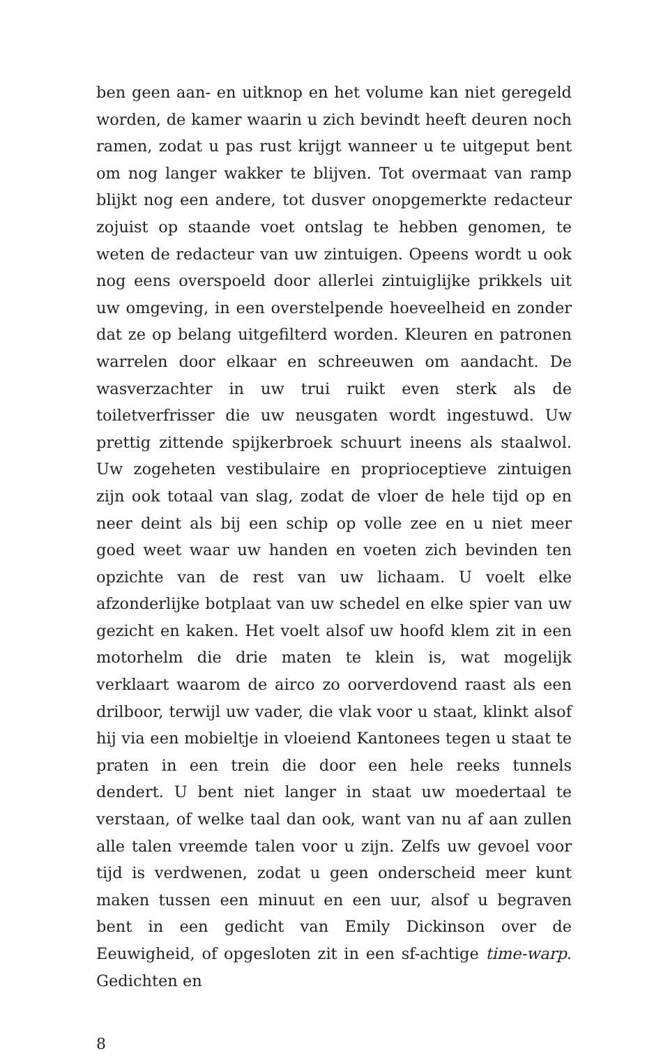ben geen aan- en uitknop en het volume kan niet geregeld worden, de kamer waarin u zich bevindt heeft deuren noch ramen, zodat u pas rust krijgt wanneer u te uitgeput bent om nog langer wakker te blijven. Tot overmaat van ramp blijkt nog een andere, tot dusver onopgemerkte redacteur zojuist op staande voet ontslag te hebben genomen, te weten de redacteur van uw zintuigen. Opeens wordt u ook nog eens overspoeld door allerlei zintuiglijke prikkels uit uw omgeving, in een overstelpende hoeveelheid en zonder dat ze op belang uitgefilterd worden. Kleuren en patronen warrelen door elkaar en schreeuwen om aandacht. De wasverzachter in uw trui ruikt even sterk als de toiletverfrisser die uw neusgaten wordt ingestuwd. Uw prettig zittende spijkerbroek schuurt ineens als staalwol. Uw zogeheten vestibulaire en proprioceptieve zintuigen zijn ook totaal van slag, zodat de vloer de hele tijd op en neer deint als bij een schip op volle zee en u niet meer goed weet waar uw handen en voeten zich bevinden ten opzichte van de rest van uw lichaam. U voelt elke afzonderlijke botplaat van uw schedel en elke spier van uw gezicht en kaken. Het voelt alsof uw hoofd klem zit in een motorhelm die drie maten te klein is, wat mogelijk verklaart waarom de airco zo oorverdovend raast als een drilboor, terwijl uw vader, die vlak voor u staat, klinkt alsof hij via een mobieltje in vloeiend Kantonees tegen u staat te praten in een trein die door een hele reeks tunnels dendert. U bent niet langer in staat uw moedertaal te verstaan, of welke taal dan ook, want van nu af aan zullen alle talen vreemde talen voor u zijn. Zelfs uw gevoel voor tijd is verdwenen, zodat u geen onderscheid meer kunt maken tussen een minuut en een uur, alsof u begraven bent in een gedicht van Emily Dickinson over de Eeuwigheid, of opgesloten zit in een sf-achtige time-warp. Gedichten en
8